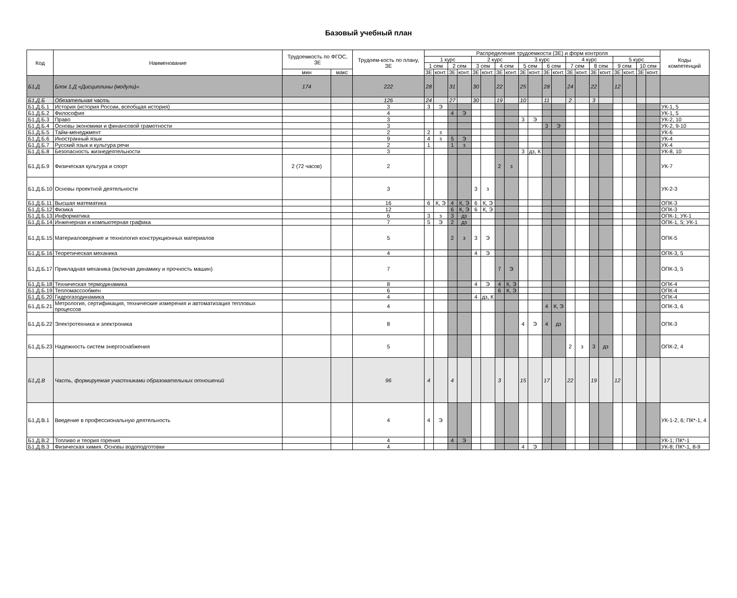Базовый учебный план
| Код | Наименование | Трудоемкость по ФГОС, ЗЕ | | Трудоем-кость по плану, ЗЕ | Распределение трудоемкости (ЗЕ) и форм контроля | | | | | | | | | | | | | | | | | | | | Коды компетенций |
| --- | --- | --- | --- | --- | --- | --- | --- | --- | --- | --- | --- | --- | --- | --- | --- | --- | --- | --- | --- | --- | --- | --- | --- | --- | --- |
| | | | | | 1 курс | | | | 2 курс | | | | 3 курс | | | | 4 курс | | | | 5 курс | | | | |
| | | | | | 1 сем | | 2 сем | | 3 сем | | 4 сем | | 5 сем | | 6 сем | | 7 сем | | 8 сем | | 9 сем | | 10 сем | | |
| | | мин | макс | | ЗЕ | конт. | ЗЕ | конт. | ЗЕ | конт. | ЗЕ | конт. | ЗЕ | конт. | ЗЕ | конт. | ЗЕ | конт. | ЗЕ | конт. | ЗЕ | конт. | ЗЕ | конт. | |
| Б1.Д | Блок 1.Д «Дисциплины (модули)» | 174 | | 222 | 28 | | 31 | | 30 | | 22 | | 25 | | 28 | | 24 | | 22 | | 12 | | | | |
| Б1.Д.Б | Обязательная часть | | | 126 | 24 | | 27 | | 30 | | 19 | | 10 | | 11 | | 2 | | 3 | | | | | | |
| Б1.Д.Б.1 | История (история России, всеобщая история) | | | 3 | 3 | Э | | | | | | | | | | | | | | | | | | | УК-1, 5 |
| Б1.Д.Б.2 | Философия | | | 4 | | | 4 | Э | | | | | | | | | | | | | | | | | УК-1, 5 |
| Б1.Д.Б.3 | Право | | | 3 | | | | | | | | | 3 | Э | | | | | | | | | | | УК-2, 10 |
| Б1.Д.Б.4 | Основы экономики и финансовой грамотности | | | 3 | | | | | | | | | | | 3 | Э | | | | | | | | | УК-2, 9-10 |
| Б1.Д.Б.5 | Тайм-менеджмент | | | 2 | 2 | з | | | | | | | | | | | | | | | | | | | УК-6 |
| Б1.Д.Б.6 | Иностранный язык | | | 9 | 4 | з | 5 | Э | | | | | | | | | | | | | | | | | УК-4 |
| Б1.Д.Б.7 | Русский язык и культура речи | | | 2 | 1 | | 1 | з | | | | | | | | | | | | | | | | | УК-4 |
| Б1.Д.Б.8 | Безопасность жизнедеятельности | | | 3 | | | | | | | | | 3 | дз, К | | | | | | | | | | | УК-8, 10 |
| Б1.Д.Б.9 | Физическая культура и спорт | 2 (72 часов) | | 2 | | | | | | | 2 | з | | | | | | | | | | | | | УК-7 |
| Б1.Д.Б.10 | Основы проектной деятельности | | | 3 | | | | | 3 | з | | | | | | | | | | | | | | | УК-2-3 |
| Б1.Д.Б.11 | Высшая математика | | | 16 | 6 | К, Э | 4 | К, Э | 6 | К, Э | | | | | | | | | | | | | | | ОПК-3 |
| Б1.Д.Б.12 | Физика | | | 12 | | | 6 | К, Э | 6 | К, Э | | | | | | | | | | | | | | | ОПК-3 |
| Б1.Д.Б.13 | Информатика | | | 6 | 3 | з | 3 | дз | | | | | | | | | | | | | | | | | ОПК-1; УК-1 |
| Б1.Д.Б.14 | Инженерная и компьютерная графика | | | 7 | 5 | Э | 2 | дз | | | | | | | | | | | | | | | | | ОПК-1, 5; УК-1 |
| Б1.Д.Б.15 | Материаловедение и технология конструкционных материалов | | | 5 | | | 2 | з | 3 | Э | | | | | | | | | | | | | | | ОПК-5 |
| Б1.Д.Б.16 | Теоретическая механика | | | 4 | | | | | 4 | Э | | | | | | | | | | | | | | | ОПК-3, 5 |
| Б1.Д.Б.17 | Прикладная механика (включая динамику и прочность машин) | | | 7 | | | | | | | 7 | Э | | | | | | | | | | | | | ОПК-3, 5 |
| Б1.Д.Б.18 | Техническая термодинамика | | | 8 | | | | | 4 | Э | 4 | К, Э | | | | | | | | | | | | | ОПК-4 |
| Б1.Д.Б.19 | Тепломассообмен | | | 6 | | | | | | | 6 | К, Э | | | | | | | | | | | | | ОПК-4 |
| Б1.Д.Б.20 | Гидрогазодинамика | | | 4 | | | | | 4 | дз, К | | | | | | | | | | | | | | | ОПК-4 |
| Б1.Д.Б.21 | Метрология, сертификация, технические измерения и автоматизация тепловых процессов | | | 4 | | | | | | | | | | | 4 | К, Э | | | | | | | | | ОПК-3, 6 |
| Б1.Д.Б.22 | Электротехника и электроника | | | 8 | | | | | | | | | 4 | Э | 4 | дз | | | | | | | | | ОПК-3 |
| Б1.Д.Б.23 | Надежность систем энергоснабжения | | | 5 | | | | | | | | | | | | | 2 | з | 3 | дз | | | | | ОПК-2, 4 |
| Б1.Д.В | Часть, формируемая участниками образовательных отношений | | | 96 | 4 | | 4 | | | | 3 | | 15 | | 17 | | 22 | | 19 | | 12 | | | | |
| Б1.Д.В.1 | Введение в профессиональную деятельность | | | 4 | 4 | Э | | | | | | | | | | | | | | | | | | | УК-1-2, 6; ПК*-1, 4 |
| Б1.Д.В.2 | Топливо и теория горения | | | 4 | | | 4 | Э | | | | | | | | | | | | | | | | | УК-1; ПК*-1 |
| Б1.Д.В.3 | Физическая химия. Основы водоподготовки | | | 4 | | | | | | | | | 4 | Э | | | | | | | | | | | УК-8; ПК*-1, 8-9 |